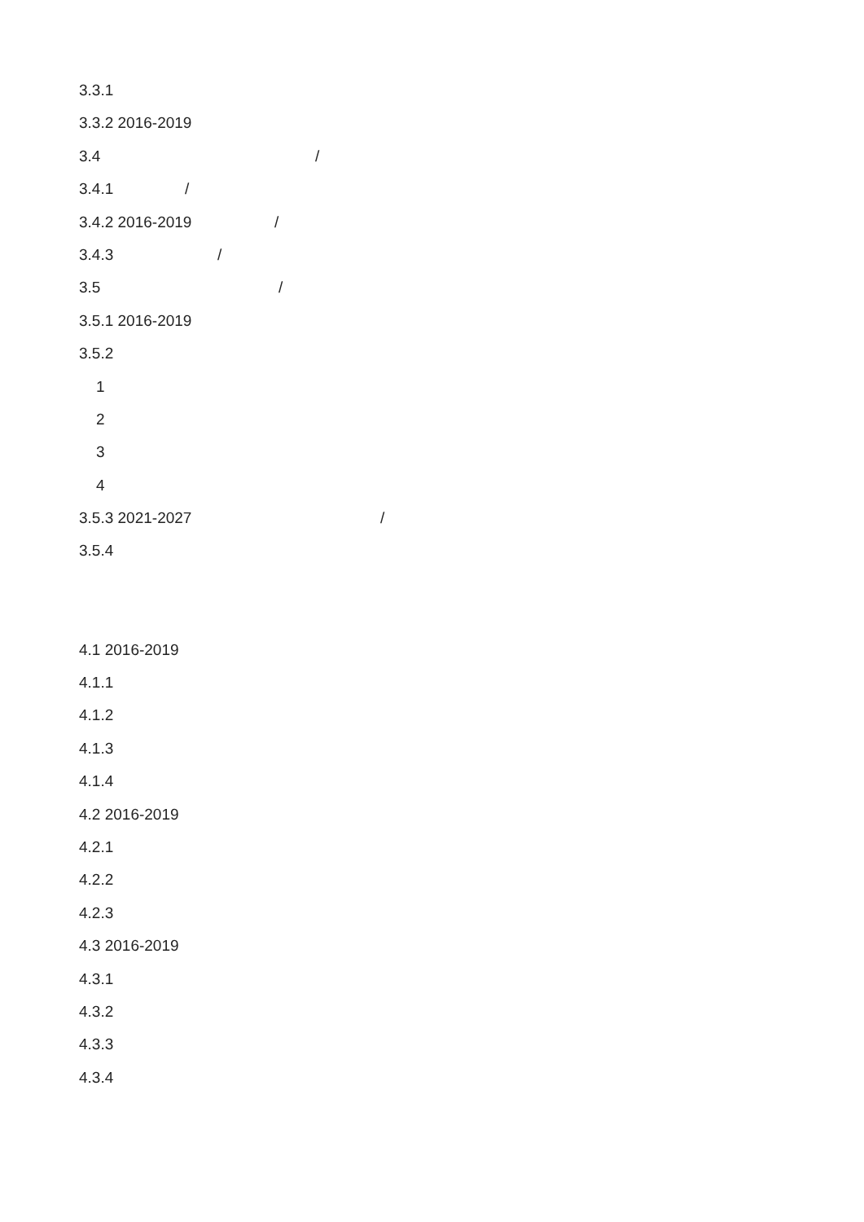3.3.1
3.3.2 2016-2019
3.4 /
3.4.1 /
3.4.2 2016-2019 /
3.4.3 /
3.5 /
3.5.1 2016-2019
3.5.2
1
2
3
4
3.5.3 2021-2027 /
3.5.4
4.1 2016-2019
4.1.1
4.1.2
4.1.3
4.1.4
4.2 2016-2019
4.2.1
4.2.2
4.2.3
4.3 2016-2019
4.3.1
4.3.2
4.3.3
4.3.4